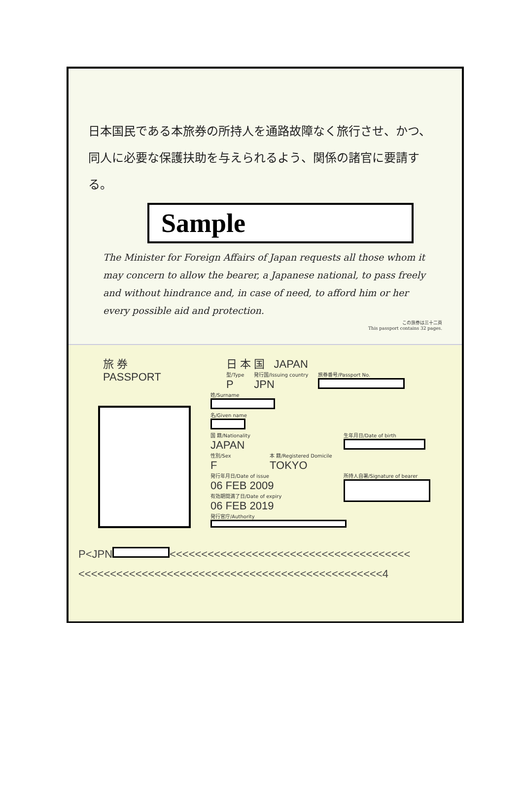日本国民である本旅券の所持人を通路故障なく旅行させ、かつ、同人に必要な保護扶助を与えられるよう、関係の諸官に要請する。
Sample
The Minister for Foreign Affairs of Japan requests all those whom it may concern to allow the bearer, a Japanese national, to pass freely and without hindrance and, in case of need, to afford him or her every possible aid and protection.
この旅券は三十二頁
This passport contains 32 pages.
旅 券
PASSPORT
日 本 国 JAPAN
型/Type
P
発行国/Issuing country
JPN
旅券番号/Passport No.
姓/Surname
名/Given name
国 籍/Nationality
JAPAN
生年月日/Date of birth
性別/Sex
F
本 籍/Registered Domicile
TOKYO
発行年月日/Date of issue
06 FEB 2009
有効期間満了日/Date of expiry
06 FEB 2019
所持人自署/Signature of bearer
発行官庁/Authority
P<JPN <<<<<<<<<<<<<<<<<<<<<<<<<<<<<<<<<<<<<<
<<<<<<<<<<<<<<<<<<<<<<<<<<<<<<<<<<<<<<<<<<<<<<<<4